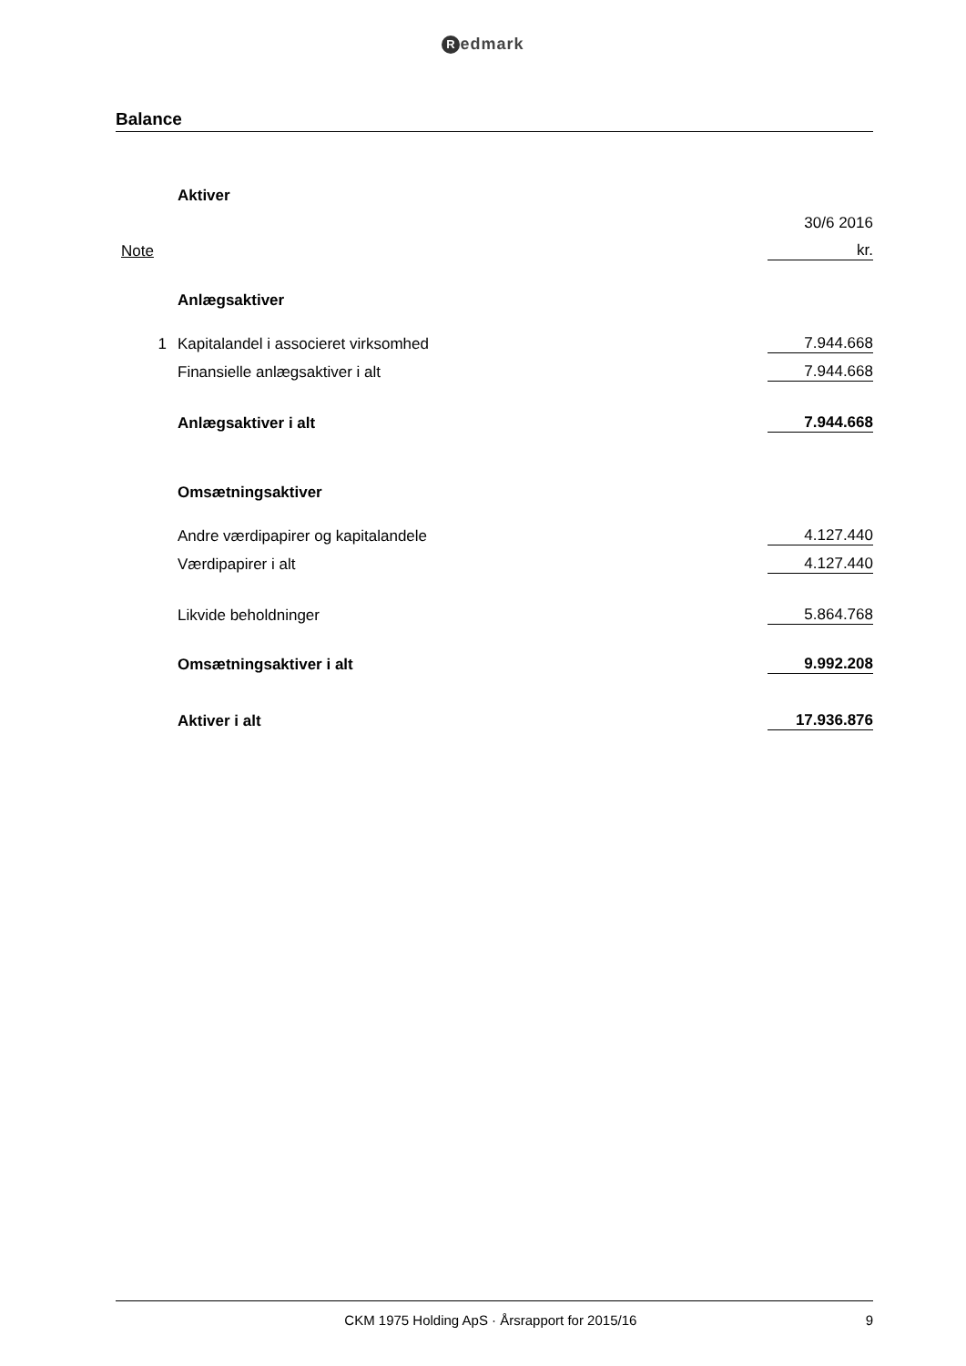Redmark
Balance
| | Aktiver | |
| | | 30/6 2016 |
| Note | | kr. |
| | Anlægsaktiver | |
| 1 | Kapitalandel i associeret virksomhed | 7.944.668 |
| | Finansielle anlægsaktiver i alt | 7.944.668 |
| | Anlægsaktiver i alt | 7.944.668 |
| | Omsætningsaktiver | |
| | Andre værdipapirer og kapitalandele | 4.127.440 |
| | Værdipapirer i alt | 4.127.440 |
| | Likvide beholdninger | 5.864.768 |
| | Omsætningsaktiver i alt | 9.992.208 |
| | Aktiver i alt | 17.936.876 |
CKM 1975 Holding ApS · Årsrapport for 2015/16
9